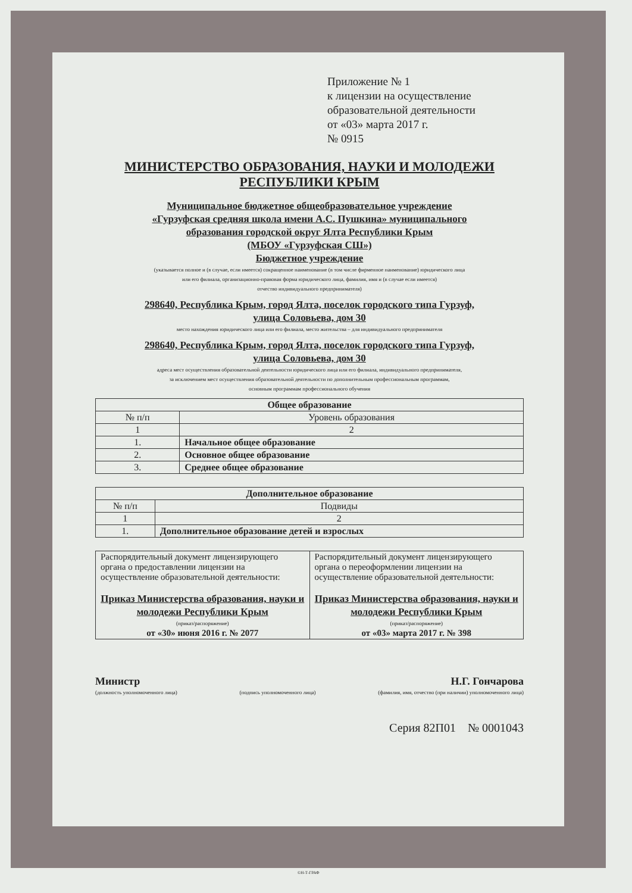Приложение № 1
к лицензии на осуществление
образовательной деятельности
от «03» марта 2017 г.
№ 0915
МИНИСТЕРСТВО ОБРАЗОВАНИЯ, НАУКИ И МОЛОДЕЖИ
РЕСПУБЛИКИ КРЫМ
Муниципальное бюджетное общеобразовательное учреждение
«Гурзуфская средняя школа имени А.С. Пушкина» муниципального
образования городской округ Ялта Республики Крым
(МБОУ «Гурзуфская СШ»)
Бюджетное учреждение
(указывается полное и (в случае, если имеется) сокращенное наименование (в том числе фирменное наименование) юридического лица
или его филиала, организационно-правовая форма юридического лица, фамилия, имя и (в случае если имеется)
отчество индивидуального предпринимателя)
298640, Республика Крым, город Ялта, поселок городского типа Гурзуф,
улица Соловьева, дом 30
место нахождения юридического лица или его филиала, место жительства – для индивидуального предпринимателя
298640, Республика Крым, город Ялта, поселок городского типа Гурзуф,
улица Соловьева, дом 30
адреса мест осуществления образовательной деятельности юридического лица или его филиала, индивидуального предпринимателя,
за исключением мест осуществления образовательной деятельности по дополнительным профессиональным программам,
основным программам профессионального обучения
| Общее образование | |
| --- | --- |
| № п/п | Уровень образования |
| 1 | 2 |
| 1. | Начальное общее образование |
| 2. | Основное общее образование |
| 3. | Среднее общее образование |
| Дополнительное образование | |
| --- | --- |
| № п/п | Подвиды |
| 1 | 2 |
| 1. | Дополнительное образование детей и взрослых |
| Распорядительный документ лицензирующего органа о предоставлении лицензии на осуществление образовательной деятельности: Приказ Министерства образования, науки и молодежи Республики Крым (приказ/распоряжение) от «30» июня 2016 г. № 2077 | Распорядительный документ лицензирующего органа о переоформлении лицензии на осуществление образовательной деятельности: Приказ Министерства образования, науки и молодежи Республики Крым (приказ/распоряжение) от «03» марта 2017 г. № 398 |
Министр Н.Г. Гончарова
(должность уполномоченного лица) (подпись уполномоченного лица) (фамилия, имя, отчество (при наличии) уполномоченного лица)
Серия 82П01 № 0001043
©Н-Т-ГРАФ